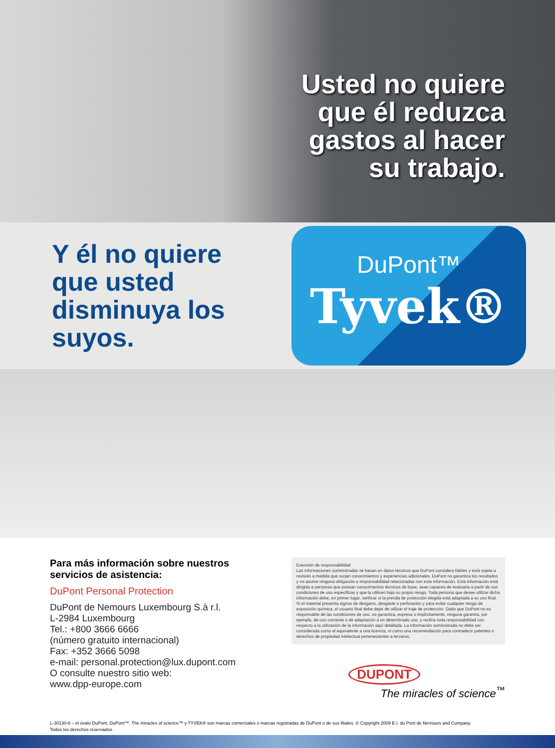Usted no quiere
que él reduzca
gastos al hacer
su trabajo.
Y él no quiere que usted disminuya los suyos.
DuPont™
Tyvek®
Para más información sobre nuestros servicios de asistencia:
DuPont Personal Protection
DuPont de Nemours Luxembourg S.à r.l.
L-2984 Luxembourg
Tel.: +800 3666 6666
(número gratuito internacional)
Fax: +352 3666 5098
e-mail: personal.protection@lux.dupont.com
O consulte nuestro sitio web:
www.dpp-europe.com
Exención de responsabilidad
Las informaciones suministradas se basan en datos técnicos que DuPont considera fiables y está sujeta a revisión a medida que surjan conocimientos y experiencias adicionales. DuPont no garantiza los resultados y no asume ninguna obligación o responsabilidad relacionadas con esta información. Esta información está dirigida a personas que posean conocimientos técnicos de base, sean capaces de evaluarla a partir de sus condiciones de uso específicas y que la utilicen bajo su propio riesgo. Toda persona que desee utilizar dicha información debe, en primer lugar, verificar si la prenda de protección elegida está adaptada a su uso final. Si el material presenta signos de desgarro, desgaste o perforación y para evitar cualquier riesgo de exposición química, el usuario final debe dejar de utilizar el traje de protección. Dado que DuPont no es responsable de las condiciones de uso, no garantiza, expresa o implícitamente, ninguna garantía, por ejemplo, de uso corriente o de adaptación a un determinado uso, y reclina toda responsabilidad con respecto a la utilización de la información aquí detallada. La información suministrada no debe ser considerada como el equivalente a una licencia, ni como una recomendación para contradecir patentes o derechos de propiedad intelectual pertenecientes a terceros.
DUPONT
The miracles of science<sup>™</sup>
L-30130-6 – el óvalo DuPont, DuPont™, The miracles of science™ y TYVEK® son marcas comerciales o marcas registradas de DuPont o de sus filiales. © Copyright 2009 E.I. du Pont de Nemours and Company.
Todos los derechos reservados.